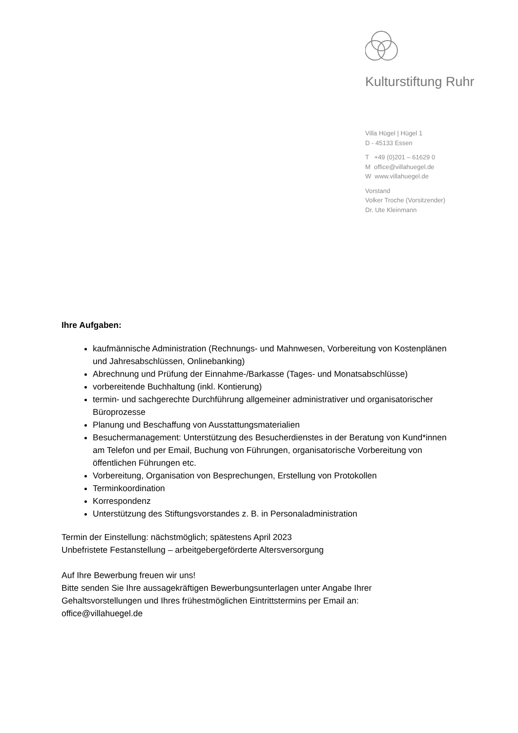Kulturstiftung Ruhr
Villa Hügel | Hügel 1
D - 45133 Essen
T +49 (0)201 – 61629 0
M office@villahuegel.de
W www.villahuegel.de
Vorstand
Volker Troche (Vorsitzender)
Dr. Ute Kleinmann
Ihre Aufgaben:
kaufmännische Administration (Rechnungs- und Mahnwesen, Vorbereitung von Kostenplänen und Jahresabschlüssen, Onlinebanking)
Abrechnung und Prüfung der Einnahme-/Barkasse (Tages- und Monatsabschlüsse)
vorbereitende Buchhaltung (inkl. Kontierung)
termin- und sachgerechte Durchführung allgemeiner administrativer und organisatorischer Büroprozesse
Planung und Beschaffung von Ausstattungsmaterialien
Besuchermanagement: Unterstützung des Besucherdienstes in der Beratung von Kund*innen am Telefon und per Email, Buchung von Führungen, organisatorische Vorbereitung von öffentlichen Führungen etc.
Vorbereitung, Organisation von Besprechungen, Erstellung von Protokollen
Terminkoordination
Korrespondenz
Unterstützung des Stiftungsvorstandes z. B. in Personaladministration
Termin der Einstellung: nächstmöglich; spätestens April 2023
Unbefristete Festanstellung – arbeitgebergeförderte Altersversorgung
Auf Ihre Bewerbung freuen wir uns!
Bitte senden Sie Ihre aussagekräftigen Bewerbungsunterlagen unter Angabe Ihrer Gehaltsvorstellungen und Ihres frühestmöglichen Eintrittstermins per Email an:
office@villahuegel.de